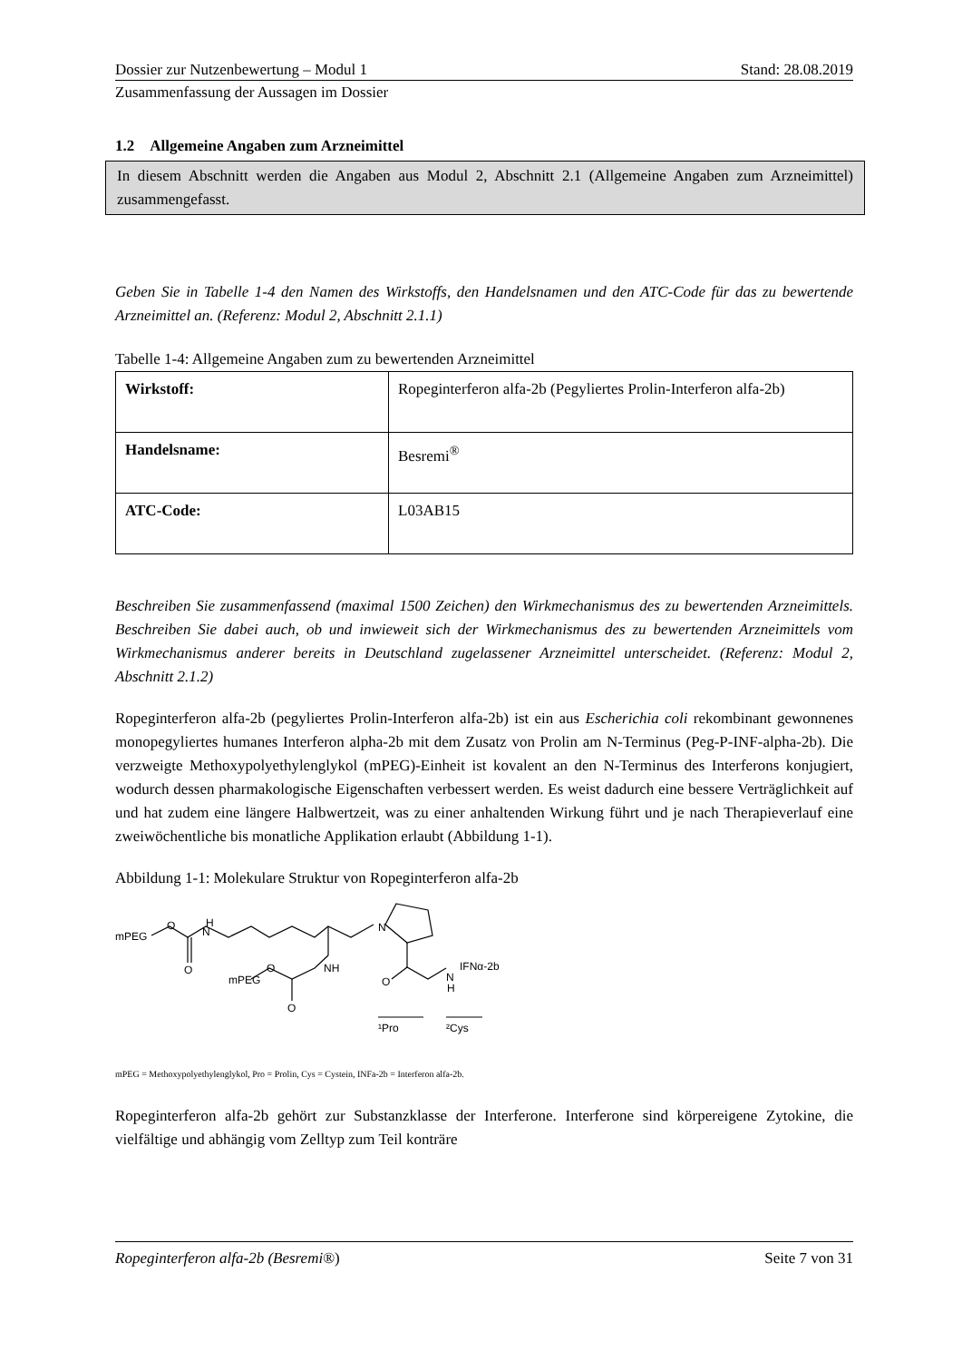Dossier zur Nutzenbewertung – Modul 1 Stand: 28.08.2019
Zusammenfassung der Aussagen im Dossier
1.2 Allgemeine Angaben zum Arzneimittel
In diesem Abschnitt werden die Angaben aus Modul 2, Abschnitt 2.1 (Allgemeine Angaben zum Arzneimittel) zusammengefasst.
Geben Sie in Tabelle 1-4 den Namen des Wirkstoffs, den Handelsnamen und den ATC-Code für das zu bewertende Arzneimittel an. (Referenz: Modul 2, Abschnitt 2.1.1)
Tabelle 1-4: Allgemeine Angaben zum zu bewertenden Arzneimittel
| Wirkstoff: | Ropeginterferon alfa-2b (Pegyliertes Prolin-Interferon alfa-2b) |
| Handelsname: | Besremi<sup>®</sup> |
| ATC-Code: | L03AB15 |
Beschreiben Sie zusammenfassend (maximal 1500 Zeichen) den Wirkmechanismus des zu bewertenden Arzneimittels. Beschreiben Sie dabei auch, ob und inwieweit sich der Wirkmechanismus des zu bewertenden Arzneimittels vom Wirkmechanismus anderer bereits in Deutschland zugelassener Arzneimittel unterscheidet. (Referenz: Modul 2, Abschnitt 2.1.2)
Ropeginterferon alfa-2b (pegyliertes Prolin-Interferon alfa-2b) ist ein aus Escherichia coli rekombinant gewonnenes monopegyliertes humanes Interferon alpha-2b mit dem Zusatz von Prolin am N-Terminus (Peg-P-INF-alpha-2b). Die verzweigte Methoxypolyethylenglykol (mPEG)-Einheit ist kovalent an den N-Terminus des Interferons konjugiert, wodurch dessen pharmakologische Eigenschaften verbessert werden. Es weist dadurch eine bessere Verträglichkeit auf und hat zudem eine längere Halbwertzeit, was zu einer anhaltenden Wirkung führt und je nach Therapieverlauf eine zweiwöchentliche bis monatliche Applikation erlaubt (Abbildung 1-1).
Abbildung 1-1: Molekulare Struktur von Ropeginterferon alfa-2b
mPEG
O
H
N
O
mPEG
O
O
NH
N
O
N
H
IFNα-2b
¹Pro
²Cys
mPEG = Methoxypolyethylenglykol, Pro = Prolin, Cys = Cystein, INFa-2b = Interferon alfa-2b.
Ropeginterferon alfa-2b gehört zur Substanzklasse der Interferone. Interferone sind körpereigene Zytokine, die vielfältige und abhängig vom Zelltyp zum Teil konträre
Ropeginterferon alfa-2b (Besremi®) Seite 7 von 31